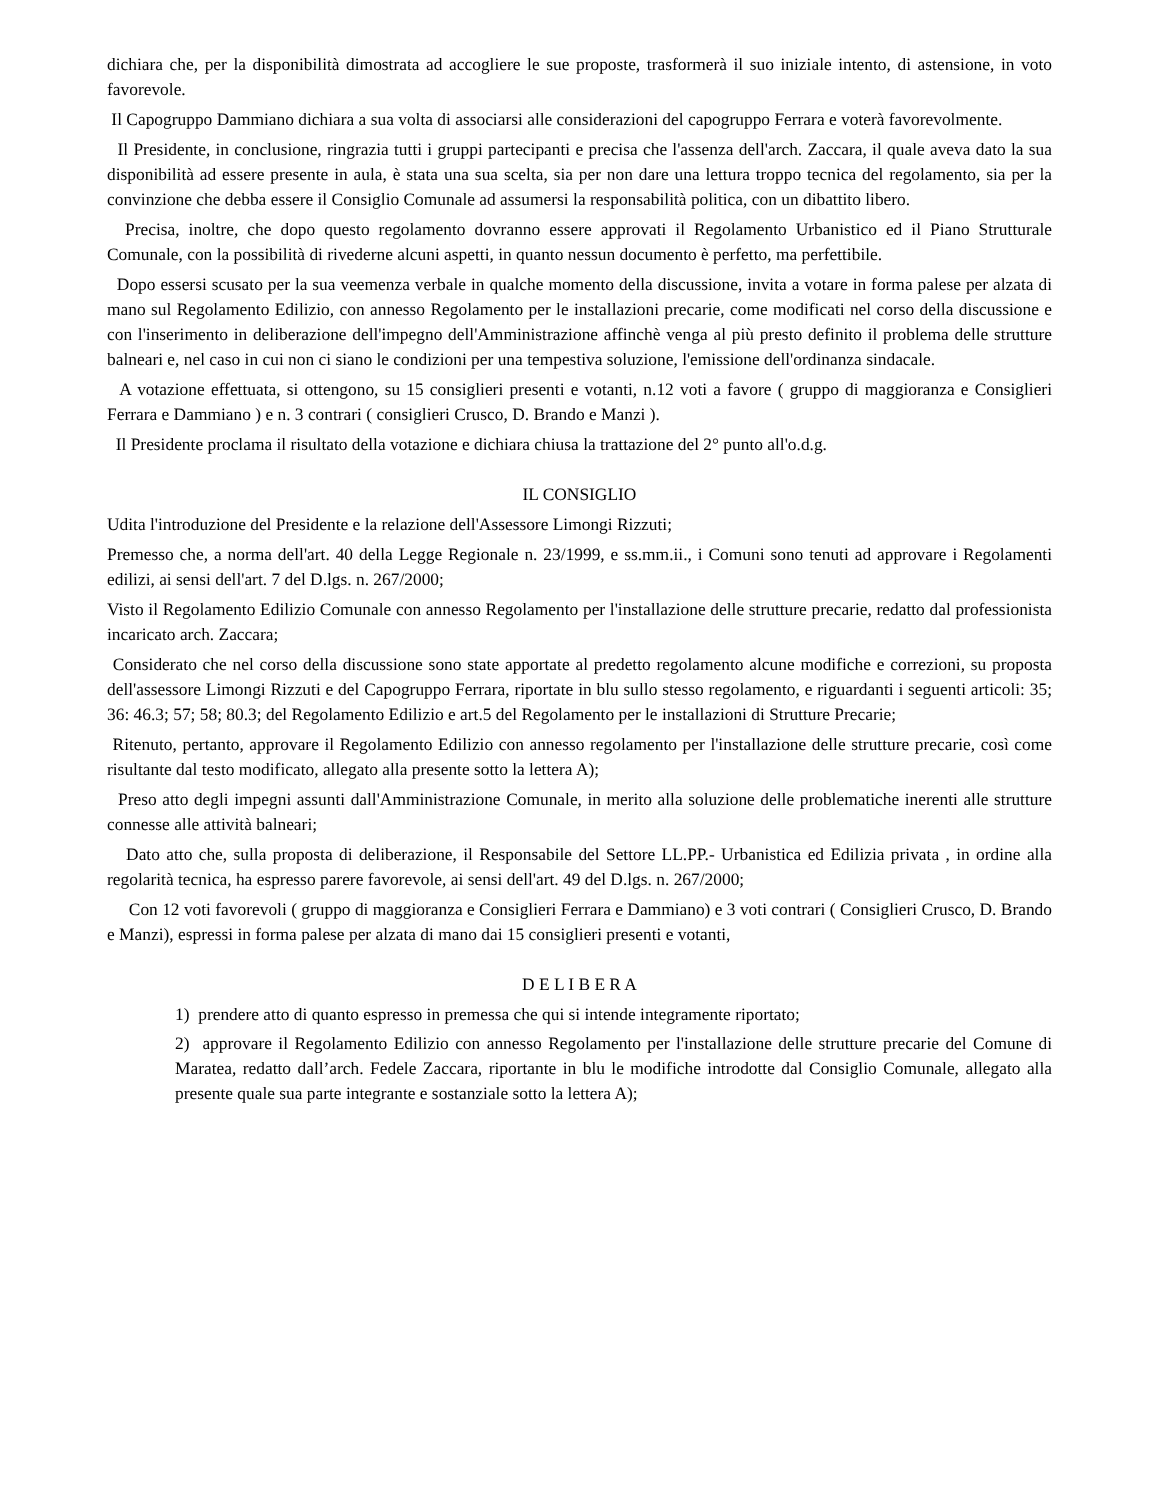dichiara che, per la disponibilità dimostrata ad accogliere le sue proposte, trasformerà il suo iniziale intento, di astensione, in voto favorevole.
Il Capogruppo Dammiano dichiara a sua volta di associarsi alle considerazioni del capogruppo Ferrara e voterà favorevolmente.
Il Presidente, in conclusione, ringrazia tutti i gruppi partecipanti e precisa che l'assenza dell'arch. Zaccara, il quale aveva dato la sua disponibilità ad essere presente in aula, è stata una sua scelta, sia per non dare una lettura troppo tecnica del regolamento, sia per la convinzione che debba essere il Consiglio Comunale ad assumersi la responsabilità politica, con un dibattito libero.
Precisa, inoltre, che dopo questo regolamento dovranno essere approvati il Regolamento Urbanistico ed il Piano Strutturale Comunale, con la possibilità di rivederne alcuni aspetti, in quanto nessun documento è perfetto, ma perfettibile.
Dopo essersi scusato per la sua veemenza verbale in qualche momento della discussione, invita a votare in forma palese per alzata di mano sul Regolamento Edilizio, con annesso Regolamento per le installazioni precarie, come modificati nel corso della discussione e con l'inserimento in deliberazione dell'impegno dell'Amministrazione affinchè venga al più presto definito il problema delle strutture balneari e, nel caso in cui non ci siano le condizioni per una tempestiva soluzione, l'emissione dell'ordinanza sindacale.
A votazione effettuata, si ottengono, su 15 consiglieri presenti e votanti, n.12 voti a favore ( gruppo di maggioranza e Consiglieri Ferrara e Dammiano ) e n. 3 contrari ( consiglieri Crusco, D. Brando e Manzi ).
Il Presidente proclama il risultato della votazione e dichiara chiusa la trattazione del 2° punto all'o.d.g.
IL CONSIGLIO
Udita l'introduzione del Presidente e la relazione dell'Assessore Limongi Rizzuti;
Premesso che, a norma dell'art. 40 della Legge Regionale n. 23/1999, e ss.mm.ii., i Comuni sono tenuti ad approvare i Regolamenti edilizi, ai sensi dell'art. 7 del D.lgs. n. 267/2000;
Visto il Regolamento Edilizio Comunale con annesso Regolamento per l'installazione delle strutture precarie, redatto dal professionista incaricato arch. Zaccara;
Considerato che nel corso della discussione sono state apportate al predetto regolamento alcune modifiche e correzioni, su proposta dell'assessore Limongi Rizzuti e del Capogruppo Ferrara, riportate in blu sullo stesso regolamento, e riguardanti i seguenti articoli: 35; 36: 46.3; 57; 58; 80.3; del Regolamento Edilizio e art.5 del Regolamento per le installazioni di Strutture Precarie;
Ritenuto, pertanto, approvare il Regolamento Edilizio con annesso regolamento per l'installazione delle strutture precarie, così come risultante dal testo modificato, allegato alla presente sotto la lettera A);
Preso atto degli impegni assunti dall'Amministrazione Comunale, in merito alla soluzione delle problematiche inerenti alle strutture connesse alle attività balneari;
Dato atto che, sulla proposta di deliberazione, il Responsabile del Settore LL.PP.- Urbanistica ed Edilizia privata , in ordine alla regolarità tecnica, ha espresso parere favorevole, ai sensi dell'art. 49 del D.lgs. n. 267/2000;
Con 12 voti favorevoli ( gruppo di maggioranza e Consiglieri Ferrara e Dammiano) e 3 voti contrari ( Consiglieri Crusco, D. Brando e Manzi), espressi in forma palese per alzata di mano dai 15 consiglieri presenti e votanti,
D E L I B E R A
1) prendere atto di quanto espresso in premessa che qui si intende integramente riportato;
2) approvare il Regolamento Edilizio con annesso Regolamento per l'installazione delle strutture precarie del Comune di Maratea, redatto dall’arch. Fedele Zaccara, riportante in blu le modifiche introdotte dal Consiglio Comunale, allegato alla presente quale sua parte integrante e sostanziale sotto la lettera A);